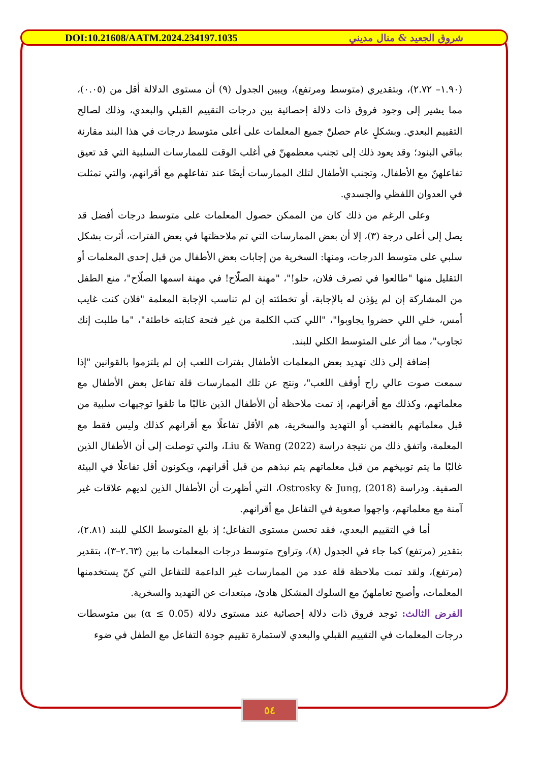DOI:10.21608/AATM.2024.234197.1035 شروق الجعيد & منال مديني
(١.٩٠– ٢.٧٢)، وبتقديري (متوسط ومرتفع)، ويبين الجدول (٩) أن مستوى الدلالة أقل من (٠.٠٥)، مما يشير إلى وجود فروق ذات دلالة إحصائية بين درجات التقييم القبلي والبعدي، وذلك لصالح التقييم البعدي. وبشكلٍ عام حصلنّ جميع المعلمات على أعلى متوسط درجات في هذا البند مقارنة بباقي البنود؛ وقد يعود ذلك إلى تجنب معظمهنّ في أغلب الوقت للممارسات السلبية التي قد تعيق تفاعلهنّ مع الأطفال، وتجنب الأطفال لتلك الممارسات أيضًا عند تفاعلهم مع أقرانهم، والتي تمثلت في العدوان اللفظي والجسدي.
وعلى الرغم من ذلك كان من الممكن حصول المعلمات على متوسط درجات أفضل قد يصل إلى أعلى درجة (٣)، إلا أن بعض الممارسات التي تم ملاحظتها في بعض الفترات، أثرت بشكل سلبي على متوسط الدرجات، ومنها: السخرية من إجابات بعض الأطفال من قبل إحدى المعلمات أو التقليل منها "طالعوا في تصرف فلان، حلو!"، "مهنة الصلّاح! في مهنة اسمها الصلّاح"، منع الطفل من المشاركة إن لم يؤذن له بالإجابة، أو تخطئته إن لم تناسب الإجابة المعلمة "فلان كنت غايب أمس، خلي اللي حضروا يجاوبوا"، "اللي كتب الكلمة من غير فتحة كتابته خاطئة"، "ما طلبت إنك تجاوب"، مما أثر على المتوسط الكلي للبند.
إضافة إلى ذلك تهديد بعض المعلمات الأطفال بفترات اللعب إن لم يلتزموا بالقوانين "إذا سمعت صوت عالي راح أوقف اللعب"، ونتج عن تلك الممارسات قلة تفاعل بعض الأطفال مع معلماتهم، وكذلك مع أقرانهم، إذ تمت ملاحظة أن الأطفال الذين غالبًا ما تلقوا توجيهات سلبية من قبل معلماتهم بالغضب أو التهديد والسخرية، هم الأقل تفاعلًا مع أقرانهم كذلك وليس فقط مع المعلمة، واتفق ذلك من نتيجة دراسة Liu & Wang (2022)، والتي توصلت إلى أن الأطفال الذين غالبًا ما يتم توبيخهم من قبل معلماتهم يتم نبذهم من قبل أقرانهم، ويكونون أقل تفاعلًا في البيئة الصفية. ودراسة Ostrosky & Jung, (2018)، التي أظهرت أن الأطفال الذين لديهم علاقات غير آمنة مع معلماتهم، واجهوا صعوبة في التفاعل مع أقرانهم.
أما في التقييم البعدي، فقد تحسن مستوى التفاعل؛ إذ بلغ المتوسط الكلي للبند (٢.٨١)، بتقدير (مرتفع) كما جاء في الجدول (٨)، وتراوح متوسط درجات المعلمات ما بين (٢.٦٣–٣)، بتقدير (مرتفع)، ولقد تمت ملاحظة قلة عدد من الممارسات غير الداعمة للتفاعل التي كنّ يستخدمنها المعلمات، وأصبح تعاملهنّ مع السلوك المشكل هادئ، مبتعدات عن التهديد والسخرية.
الفرض الثالث: توجد فروق ذات دلالة إحصائية عند مستوى دلالة (α ≤ 0.05) بين متوسطات درجات المعلمات في التقييم القبلي والبعدي لاستمارة تقييم جودة التفاعل مع الطفل في ضوء
٥٤